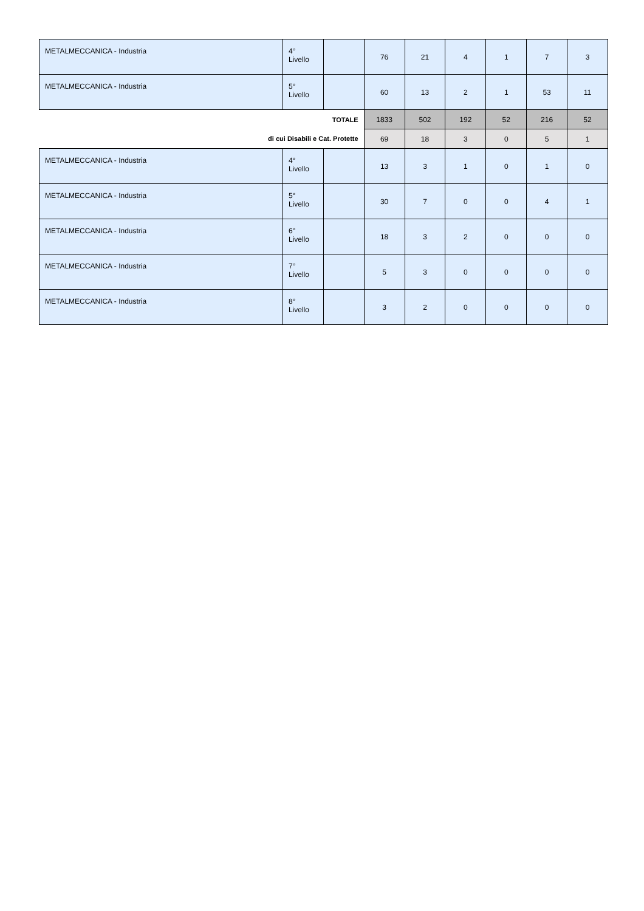| METALMECCANICA - Industria | 4° Livello | | 76 | 21 | 4 | 1 | 7 | 3 |
| METALMECCANICA - Industria | 5° Livello | | 60 | 13 | 2 | 1 | 53 | 11 |
| TOTALE | | | 1833 | 502 | 192 | 52 | 216 | 52 |
| di cui Disabili e Cat. Protette | | | 69 | 18 | 3 | 0 | 5 | 1 |
| METALMECCANICA - Industria | 4° Livello | | 13 | 3 | 1 | 0 | 1 | 0 |
| METALMECCANICA - Industria | 5° Livello | | 30 | 7 | 0 | 0 | 4 | 1 |
| METALMECCANICA - Industria | 6° Livello | | 18 | 3 | 2 | 0 | 0 | 0 |
| METALMECCANICA - Industria | 7° Livello | | 5 | 3 | 0 | 0 | 0 | 0 |
| METALMECCANICA - Industria | 8° Livello | | 3 | 2 | 0 | 0 | 0 | 0 |